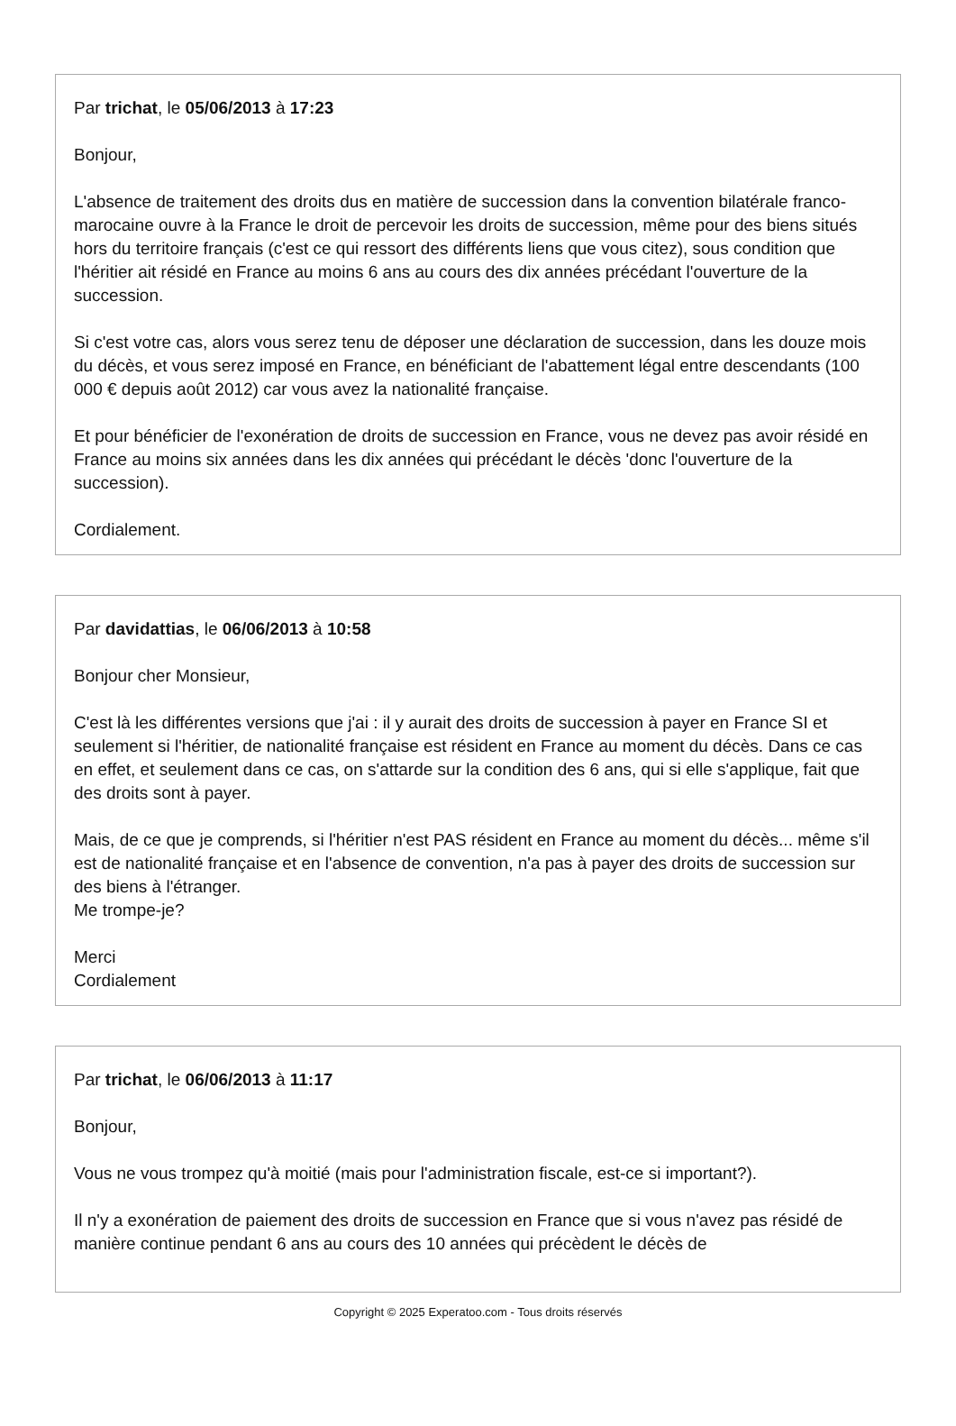Par trichat, le 05/06/2013 à 17:23
Bonjour,
L'absence de traitement des droits dus en matière de succession dans la convention bilatérale franco-marocaine ouvre à la France le droit de percevoir les droits de succession, même pour des biens situés hors du territoire français (c'est ce qui ressort des différents liens que vous citez), sous condition que l'héritier ait résidé en France au moins 6 ans au cours des dix années précédant l'ouverture de la succession.
Si c'est votre cas, alors vous serez tenu de déposer une déclaration de succession, dans les douze mois du décès, et vous serez imposé en France, en bénéficiant de l'abattement légal entre descendants (100 000 € depuis août 2012) car vous avez la nationalité française.
Et pour bénéficier de l'exonération de droits de succession en France, vous ne devez pas avoir résidé en France au moins six années dans les dix années qui précédant le décès 'donc l'ouverture de la succession).
Cordialement.
Par davidattias, le 06/06/2013 à 10:58
Bonjour cher Monsieur,
C'est là les différentes versions que j'ai : il y aurait des droits de succession à payer en France SI et seulement si l'héritier, de nationalité française est résident en France au moment du décès. Dans ce cas en effet, et seulement dans ce cas, on s'attarde sur la condition des 6 ans, qui si elle s'applique, fait que des droits sont à payer.
Mais, de ce que je comprends, si l'héritier n'est PAS résident en France au moment du décès... même s'il est de nationalité française et en l'absence de convention, n'a pas à payer des droits de succession sur des biens à l'étranger.
Me trompe-je?
Merci
Cordialement
Par trichat, le 06/06/2013 à 11:17
Bonjour,
Vous ne vous trompez qu'à moitié (mais pour l'administration fiscale, est-ce si important?).
Il n'y a exonération de paiement des droits de succession en France que si vous n'avez pas résidé de manière continue pendant 6 ans au cours des 10 années qui précèdent le décès de
Copyright © 2025 Experatoo.com - Tous droits réservés